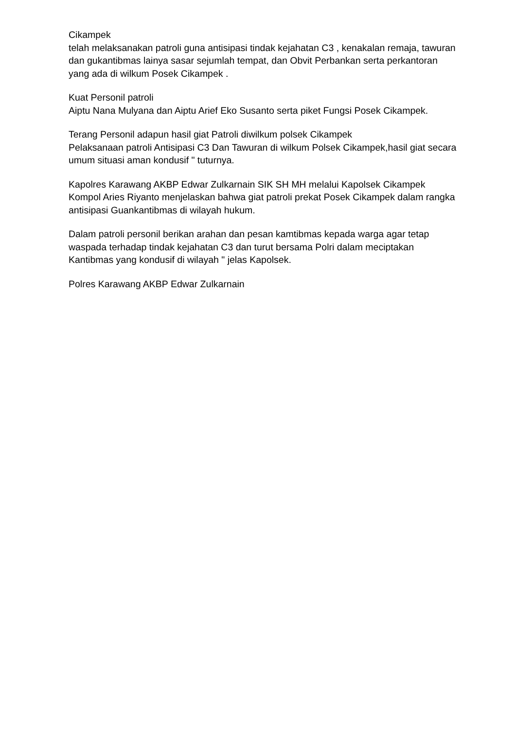Cikampek
telah melaksanakan patroli guna antisipasi tindak kejahatan C3 , kenakalan remaja, tawuran dan gukantibmas lainya sasar sejumlah tempat, dan Obvit Perbankan serta perkantoran yang ada di wilkum Posek Cikampek .
Kuat Personil patroli
Aiptu Nana Mulyana dan Aiptu Arief Eko Susanto serta piket Fungsi Posek Cikampek.
Terang Personil adapun hasil giat Patroli diwilkum polsek Cikampek
Pelaksanaan patroli Antisipasi C3 Dan Tawuran di wilkum Polsek Cikampek,hasil giat secara umum situasi aman kondusif " tuturnya.
Kapolres Karawang AKBP Edwar Zulkarnain SIK SH MH melalui Kapolsek Cikampek Kompol Aries Riyanto menjelaskan bahwa giat patroli prekat Posek Cikampek dalam rangka antisipasi Guankantibmas di wilayah hukum.
Dalam patroli personil berikan arahan dan pesan kamtibmas kepada warga agar tetap waspada terhadap tindak kejahatan C3 dan turut bersama Polri dalam meciptakan Kantibmas yang kondusif di wilayah " jelas Kapolsek.
Polres Karawang AKBP Edwar Zulkarnain